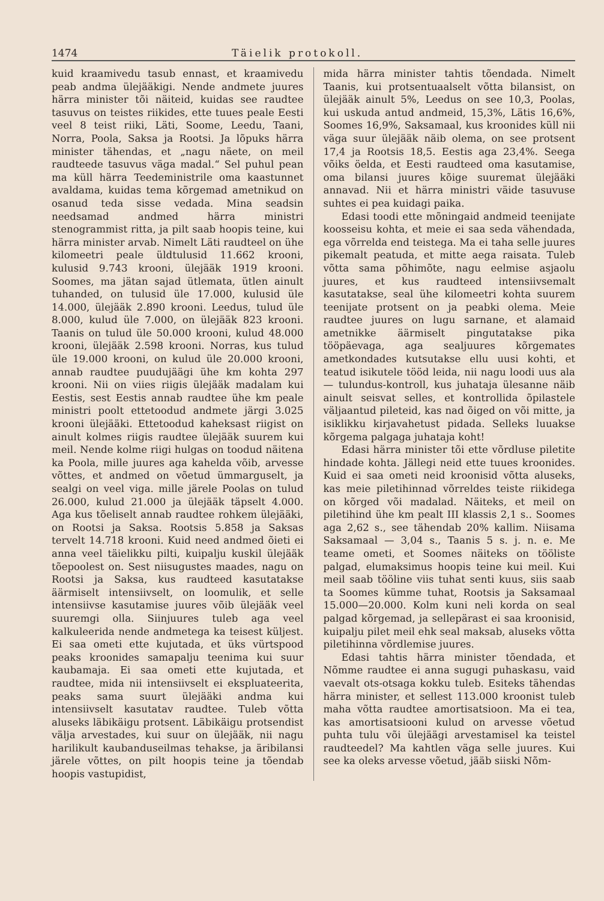1474 Täielik protokoll.
kuid kraamivedu tasub ennast, et kraamivedu peab andma ülejääkigi. Nende andmete juures härra minister tõi näiteid, kuidas see raudtee tasuvus on teistes riikides, ette tuues peale Eesti veel 8 teist riiki, Läti, Soome, Leedu, Taani, Norra, Poola, Saksa ja Rootsi. Ja lõpuks härra minister tähendas, et „nagu näete, on meil raudteede tasuvus väga madal.“ Sel puhul pean ma küll härra Teedeministrile oma kaastunnet avaldama, kuidas tema kõrgemad ametnikud on osanud teda sisse vedada. Mina seadsin needsamad andmed härra ministri stenogrammist ritta, ja pilt saab hoopis teine, kui härra minister arvab. Nimelt Läti raudteel on ühe kilomeetri peale üldtulusid 11.662 krooni, kulusid 9.743 krooni, ülejääk 1919 krooni. Soomes, ma jätan sajad ütlemata, ütlen ainult tuhanded, on tulusid üle 17.000, kulusid üle 14.000, ülejääk 2.890 krooni. Leedus, tulud üle 8.000, kulud üle 7.000, on ülejääk 823 krooni. Taanis on tulud üle 50.000 krooni, kulud 48.000 krooni, ülejääk 2.598 krooni. Norras, kus tulud üle 19.000 krooni, on kulud üle 20.000 krooni, annab raudtee puudujäägi ühe km kohta 297 krooni. Nii on viies riigis ülejääk madalam kui Eestis, sest Eestis annab raudtee ühe km peale ministri poolt ettetoodud andmete järgi 3.025 krooni ülejääki. Ettetoodud kaheksast riigist on ainult kolmes riigis raudtee ülejääk suurem kui meil. Nende kolme riigi hulgas on toodud näitena ka Poola, mille juures aga kahelda võib, arvesse võttes, et andmed on võetud ümmarguselt, ja sealgi on veel viga. mille järele Poolas on tulud 26.000, kulud 21.000 ja ülejääk täpselt 4.000. Aga kus tõeliselt annab raudtee rohkem ülejääki, on Rootsi ja Saksa. Rootsis 5.858 ja Saksas tervelt 14.718 krooni. Kuid need andmed õieti ei anna veel täielikku pilti, kuipalju kuskil ülejääk tõepoolest on. Sest niisugustes maades, nagu on Rootsi ja Saksa, kus raudteed kasutatakse äärmiselt intensiivselt, on loomulik, et selle intensiivse kasutamise juures võib ülejääk veel suuremgi olla. Siinjuures tuleb aga veel kalkuleerida nende andmetega ka teisest küljest. Ei saa ometi ette kujutada, et üks vürtspood peaks kroonides samapalju teenima kui suur kaubamaja. Ei saa ometi ette kujutada, et raudtee, mida nii intensiivselt ei ekspluateerita, peaks sama suurt ülejääki andma kui intensiivselt kasutatav raudtee. Tuleb võtta aluseks läbikäigu protsent. Läbikäigu protsendist välja arvestades, kui suur on ülejääk, nii nagu harilikult kaubanduseilmas tehakse, ja äribilansi järele võttes, on pilt hoopis teine ja tõendab hoopis vastupidist,
mida härra minister tahtis tõendada. Nimelt Taanis, kui protsentuaalselt võtta bilansist, on ülejääk ainult 5%, Leedus on see 10,3, Poolas, kui uskuda antud andmeid, 15,3%, Lätis 16,6%, Soomes 16,9%, Saksamaal, kus kroonides küll nii väga suur ülejääk näib olema, on see protsent 17,4 ja Rootsis 18,5. Eestis aga 23,4%. Seega võiks öelda, et Eesti raudteed oma kasutamise, oma bilansi juures kõige suuremat ülejääki annavad. Nii et härra ministri väide tasuvuse suhtes ei pea kuidagi paika.
Edasi toodi ette mõningaid andmeid teenijate koosseisu kohta, et meie ei saa seda vähendada, ega võrrelda end teistega. Ma ei taha selle juures pikemalt peatuda, et mitte aega raisata. Tuleb võtta sama põhimõte, nagu eelmise asjaolu juures, et kus raudteed intensiivsemalt kasutatakse, seal ühe kilomeetri kohta suurem teenijate protsent on ja peabki olema. Meie raudtee juures on lugu sarnane, et alamaid ametnikke äärmiselt pingutatakse pika tööpäevaga, aga sealjuures kõrgemates ametkondades kutsutakse ellu uusi kohti, et teatud isikutele tööd leida, nii nagu loodi uus ala — tulundus-kontroll, kus juhataja ülesanne näib ainult seisvat selles, et kontrollida õpilastele väljaantud pileteid, kas nad õiged on või mitte, ja isiklikku kirjavahetust pidada. Selleks luuakse kõrgema palgaga juhataja koht!
Edasi härra minister tõi ette võrdluse piletite hindade kohta. Jällegi neid ette tuues kroonides. Kuid ei saa ometi neid kroonisid võtta aluseks, kas meie piletihinnad võrreldes teiste riikidega on kõrged või madalad. Näiteks, et meil on piletihind ühe km pealt III klassis 2,1 s.. Soomes aga 2,62 s., see tähendab 20% kallim. Niisama Saksamaal — 3,04 s., Taanis 5 s. j. n. e. Me teame ometi, et Soomes näiteks on tööliste palgad, elumaksimus hoopis teine kui meil. Kui meil saab tööline viis tuhat senti kuus, siis saab ta Soomes kümme tuhat, Rootsis ja Saksamaal 15.000—20.000. Kolm kuni neli korda on seal palgad kõrgemad, ja sellepärast ei saa kroonisid, kuipalju pilet meil ehk seal maksab, aluseks võtta piletihinna võrdlemise juures.
Edasi tahtis härra minister tõendada, et Nõmme raudtee ei anna sugugi puhaskasu, vaid vaevalt ots-otsaga kokku tuleb. Esiteks tähendas härra minister, et sellest 113.000 kroonist tuleb maha võtta raudtee amortisatsioon. Ma ei tea, kas amortisatsiooni kulud on arvesse võetud puhta tulu või ülejäägi arvestamisel ka teistel raudteedel? Ma kahtlen väga selle juures. Kui see ka oleks arvesse võetud, jääb siiski Nõm-